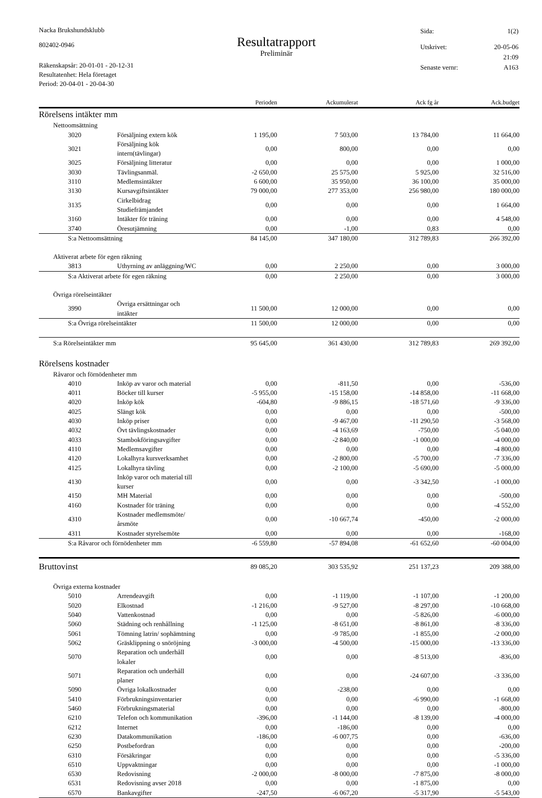Nacka Brukshundsklubb
802402-0946
Räkenskapsår: 20-01-01 - 20-12-31
Resultatenhet: Hela företaget
Period: 20-04-01 - 20-04-30
Resultatrapport
Preliminär
| Sida: | 1(2) |
| Utskrivet: | 20-05-06 |
| | 21:09 |
| Senaste vernr: | A163 |
| | | Perioden | Ackumulerat | Ack fg år | Ack.budget |
| --- | --- | --- | --- | --- | --- |
| Rörelsens intäkter mm | | | | | |
| Nettoomsättning | | | | | |
| 3020 | Försäljning extern kök | 1 195,00 | 7 503,00 | 13 784,00 | 11 664,00 |
| 3021 | Försäljning kök intern(tävlingar) | 0,00 | 800,00 | 0,00 | 0,00 |
| 3025 | Försäljning litteratur | 0,00 | 0,00 | 0,00 | 1 000,00 |
| 3030 | Tävlingsanmäl. | -2 650,00 | 25 575,00 | 5 925,00 | 32 516,00 |
| 3110 | Medlemsintäkter | 6 600,00 | 35 950,00 | 36 100,00 | 35 000,00 |
| 3130 | Kursavgiftsintäkter | 79 000,00 | 277 353,00 | 256 980,00 | 180 000,00 |
| 3135 | Cirkelbidrag Studiefrämjandet | 0,00 | 0,00 | 0,00 | 1 664,00 |
| 3160 | Intäkter för träning | 0,00 | 0,00 | 0,00 | 4 548,00 |
| 3740 | Öresutjämning | 0,00 | -1,00 | 0,83 | 0,00 |
| S:a Nettoomsättning | | 84 145,00 | 347 180,00 | 312 789,83 | 266 392,00 |
| Aktiverat arbete för egen räkning | | | | | |
| 3813 | Uthyrning av anläggning/WC | 0,00 | 2 250,00 | 0,00 | 3 000,00 |
| S:a Aktiverat arbete för egen räkning | | 0,00 | 2 250,00 | 0,00 | 3 000,00 |
| Övriga rörelseintäkter | | | | | |
| 3990 | Övriga ersättningar och intäkter | 11 500,00 | 12 000,00 | 0,00 | 0,00 |
| S:a Övriga rörelseintäkter | | 11 500,00 | 12 000,00 | 0,00 | 0,00 |
| S:a Rörelseintäkter mm | | 95 645,00 | 361 430,00 | 312 789,83 | 269 392,00 |
| Rörelsens kostnader | | | | | |
| Råvaror och förnödenheter mm | | | | | |
| 4010 | Inköp av varor och material | 0,00 | -811,50 | 0,00 | -536,00 |
| 4011 | Böcker till kurser | -5 955,00 | -15 158,00 | -14 858,00 | -11 668,00 |
| 4020 | Inköp kök | -604,80 | -9 886,15 | -18 571,60 | -9 336,00 |
| 4025 | Slängt kök | 0,00 | 0,00 | 0,00 | -500,00 |
| 4030 | Inköp priser | 0,00 | -9 467,00 | -11 290,50 | -3 568,00 |
| 4032 | Övt tävlingskostnader | 0,00 | -4 163,69 | -750,00 | -5 040,00 |
| 4033 | Stambokföringsavgifter | 0,00 | -2 840,00 | -1 000,00 | -4 000,00 |
| 4110 | Medlemsavgifter | 0,00 | 0,00 | 0,00 | -4 800,00 |
| 4120 | Lokalhyra kursverksamhet | 0,00 | -2 800,00 | -5 700,00 | -7 336,00 |
| 4125 | Lokalhyra tävling | 0,00 | -2 100,00 | -5 690,00 | -5 000,00 |
| 4130 | Inköp varor och material till kurser | 0,00 | 0,00 | -3 342,50 | -1 000,00 |
| 4150 | MH Material | 0,00 | 0,00 | 0,00 | -500,00 |
| 4160 | Kostnader för träning | 0,00 | 0,00 | 0,00 | -4 552,00 |
| 4310 | Kostnader medlemsmöte/årsmöte | 0,00 | -10 667,74 | -450,00 | -2 000,00 |
| 4311 | Kostnader styrelsemöte | 0,00 | 0,00 | 0,00 | -168,00 |
| S:a Råvaror och förnödenheter mm | | -6 559,80 | -57 894,08 | -61 652,60 | -60 004,00 |
| Bruttovinst | | 89 085,20 | 303 535,92 | 251 137,23 | 209 388,00 |
| Övriga externa kostnader | | | | | |
| 5010 | Arrendeavgift | 0,00 | -1 119,00 | -1 107,00 | -1 200,00 |
| 5020 | Elkostnad | -1 216,00 | -9 527,00 | -8 297,00 | -10 668,00 |
| 5040 | Vattenkostnad | 0,00 | 0,00 | -5 826,00 | -6 000,00 |
| 5060 | Städning och renhållning | -1 125,00 | -8 651,00 | -8 861,00 | -8 336,00 |
| 5061 | Tömning latrin/ sophämtning | 0,00 | -9 785,00 | -1 855,00 | -2 000,00 |
| 5062 | Gräsklippning o snöröjning | -3 000,00 | -4 500,00 | -15 000,00 | -13 336,00 |
| 5070 | Reparation och underhåll lokaler | 0,00 | 0,00 | -8 513,00 | -836,00 |
| 5071 | Reparation och underhåll planer | 0,00 | 0,00 | -24 607,00 | -3 336,00 |
| 5090 | Övriga lokalkostnader | 0,00 | -238,00 | 0,00 | 0,00 |
| 5410 | Förbrukningsinventarier | 0,00 | 0,00 | -6 990,00 | -1 668,00 |
| 5460 | Förbrukningsmaterial | 0,00 | 0,00 | 0,00 | -800,00 |
| 6210 | Telefon och kommunikation | -396,00 | -1 144,00 | -8 139,00 | -4 000,00 |
| 6212 | Internet | 0,00 | -186,00 | 0,00 | 0,00 |
| 6230 | Datakommunikation | -186,00 | -6 007,75 | 0,00 | -636,00 |
| 6250 | Postbefordran | 0,00 | 0,00 | 0,00 | -200,00 |
| 6310 | Försäkringar | 0,00 | 0,00 | 0,00 | -5 336,00 |
| 6510 | Uppvaktningar | 0,00 | 0,00 | 0,00 | -1 000,00 |
| 6530 | Redovisning | -2 000,00 | -8 000,00 | -7 875,00 | -8 000,00 |
| 6531 | Redovisning avser 2018 | 0,00 | 0,00 | -1 875,00 | 0,00 |
| 6570 | Bankavgifter | -247,50 | -6 067,20 | -5 317,90 | -5 543,00 |